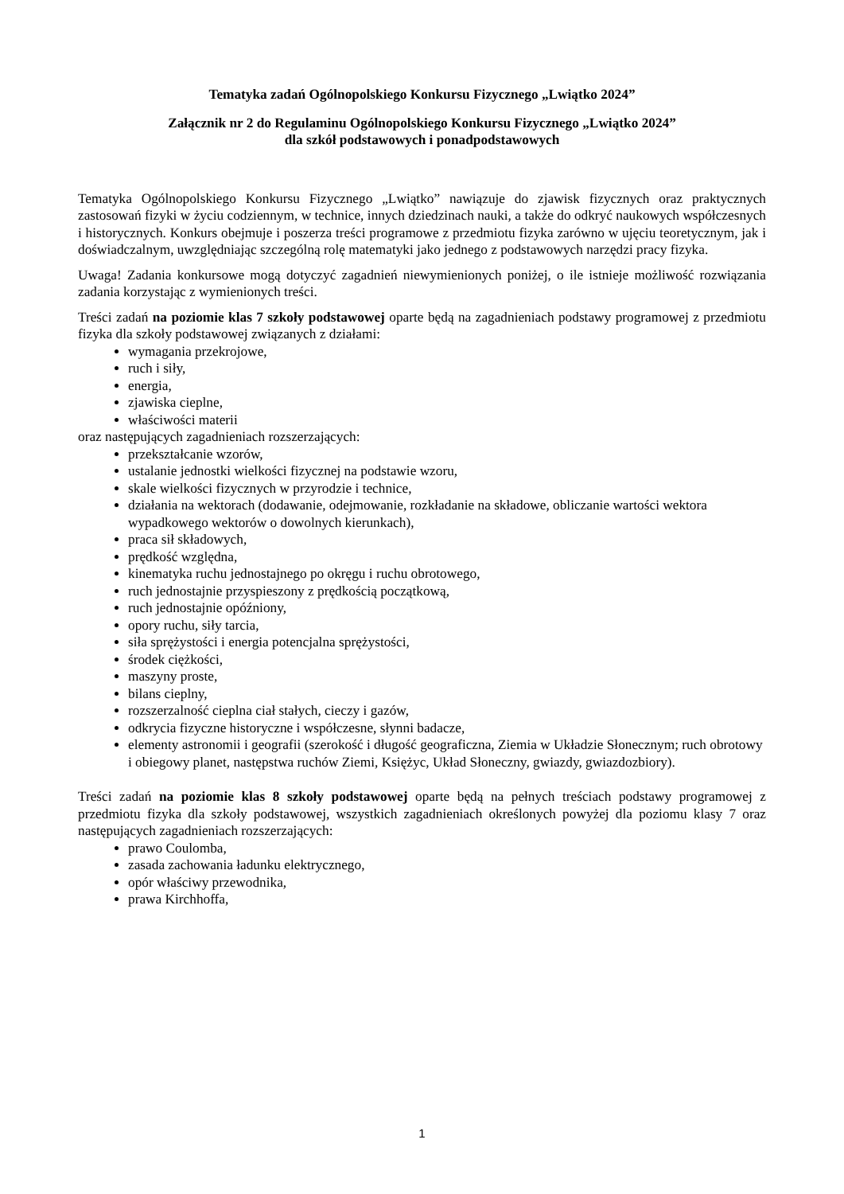Tematyka zadań Ogólnopolskiego Konkursu Fizycznego „Lwiątko 2024”
Załącznik nr 2 do Regulaminu Ogólnopolskiego Konkursu Fizycznego „Lwiątko 2024”
dla szkół podstawowych i ponadpodstawowych
Tematyka Ogólnopolskiego Konkursu Fizycznego „Lwiątko” nawiązuje do zjawisk fizycznych oraz praktycznych zastosowań fizyki w życiu codziennym, w technice, innych dziedzinach nauki, a także do odkryć naukowych współczesnych i historycznych. Konkurs obejmuje i poszerza treści programowe z przedmiotu fizyka zarówno w ujęciu teoretycznym, jak i doświadczalnym, uwzględniając szczególną rolę matematyki jako jednego z podstawowych narzędzi pracy fizyka.
Uwaga! Zadania konkursowe mogą dotyczyć zagadnień niewymienionych poniżej, o ile istnieje możliwość rozwiązania zadania korzystając z wymienionych treści.
Treści zadań na poziomie klas 7 szkoły podstawowej oparte będą na zagadnieniach podstawy programowej z przedmiotu fizyka dla szkoły podstawowej związanych z działami:
wymagania przekrojowe,
ruch i siły,
energia,
zjawiska cieplne,
właściwości materii
oraz następujących zagadnieniach rozszerzających:
przekształcanie wzorów,
ustalanie jednostki wielkości fizycznej na podstawie wzoru,
skale wielkości fizycznych w przyrodzie i technice,
działania na wektorach (dodawanie, odejmowanie, rozkładanie na składowe, obliczanie wartości wektora wypadkowego wektorów o dowolnych kierunkach),
praca sił składowych,
prędkość względna,
kinematyka ruchu jednostajnego po okręgu i ruchu obrotowego,
ruch jednostajnie przyspieszony z prędkością początkową,
ruch jednostajnie opóźniony,
opory ruchu, siły tarcia,
siła sprężystości i energia potencjalna sprężystości,
środek ciężkości,
maszyny proste,
bilans cieplny,
rozszerzalność cieplna ciał stałych, cieczy i gazów,
odkrycia fizyczne historyczne i współczesne, słynni badacze,
elementy astronomii i geografii (szerokość i długość geograficzna, Ziemia w Układzie Słonecznym; ruch obrotowy i obiegowy planet, następstwa ruchów Ziemi, Księżyc, Układ Słoneczny, gwiazdy, gwiazdozbiory).
Treści zadań na poziomie klas 8 szkoły podstawowej oparte będą na pełnych treściach podstawy programowej z przedmiotu fizyka dla szkoły podstawowej, wszystkich zagadnieniach określonych powyżej dla poziomu klasy 7 oraz następujących zagadnieniach rozszerzających:
prawo Coulomba,
zasada zachowania ładunku elektrycznego,
opór właściwy przewodnika,
prawa Kirchhoffa,
1